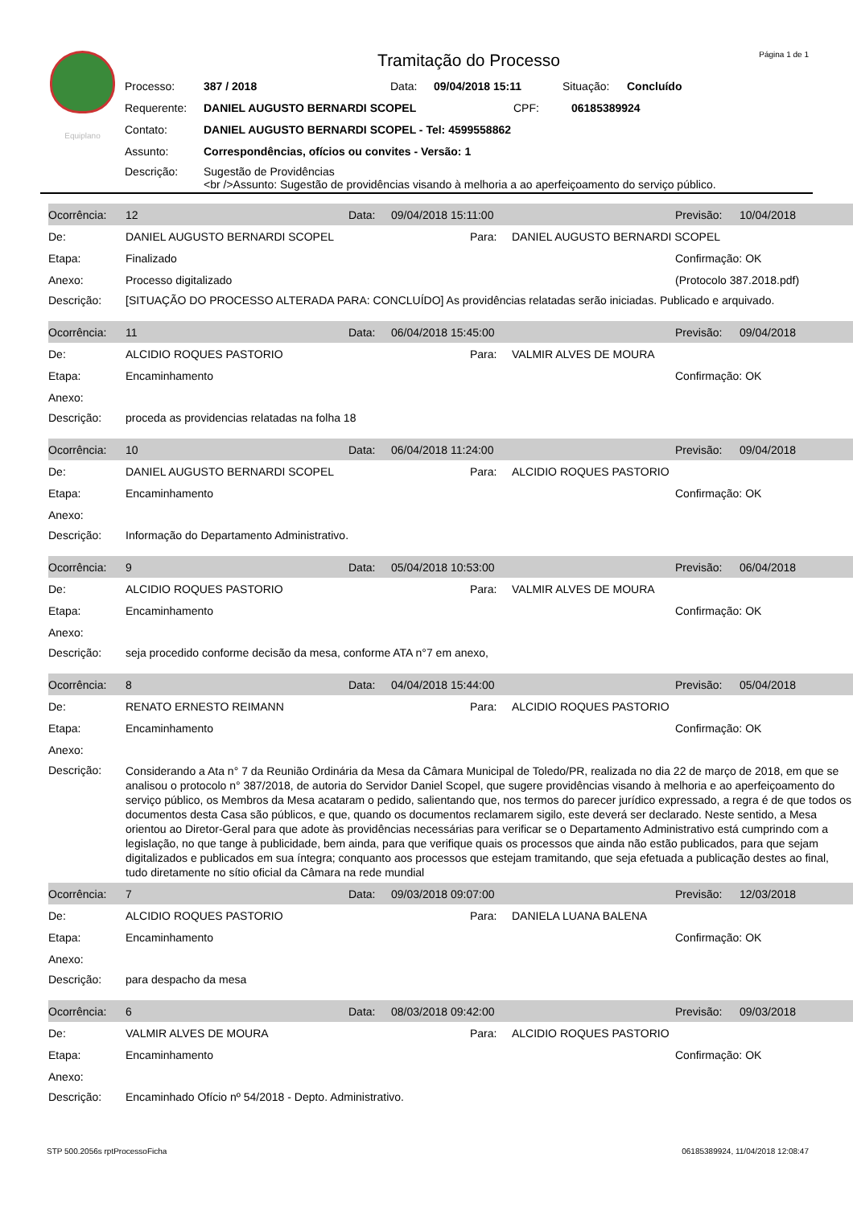Página 1 de 1
Equiplano
Tramitação do Processo
Processo: 387 / 2018 Data: 09/04/2018 15:11 Situação: Concluído
Requerente: DANIEL AUGUSTO BERNARDI SCOPEL CPF: 06185389924
Contato: DANIEL AUGUSTO BERNARDI SCOPEL - Tel: 4599558862
Assunto: Correspondências, ofícios ou convites - Versão: 1
Descrição: Sugestão de Providências
<br />Assunto: Sugestão de providências visando à melhoria a ao aperfeiçoamento do serviço público.
| Ocorrência: | 12 | Data: | 09/04/2018 15:11:00 | | | Previsão: | 10/04/2018 |
| De: | DANIEL AUGUSTO BERNARDI SCOPEL | | | Para: | DANIEL AUGUSTO BERNARDI SCOPEL | | |
| Etapa: | Finalizado | | | | | Confirmação: OK | |
| Anexo: | Processo digitalizado | | | | | (Protocolo 387.2018.pdf) | |
| Descrição: | [SITUAÇÃO DO PROCESSO ALTERADA PARA: CONCLUÍDO] As providências relatadas serão iniciadas. Publicado e arquivado. | | | | | | |
| Ocorrência: | 11 | Data: | 06/04/2018 15:45:00 | | | Previsão: | 09/04/2018 |
| De: | ALCIDIO ROQUES PASTORIO | | | Para: | VALMIR ALVES DE MOURA | | |
| Etapa: | Encaminhamento | | | | | Confirmação: OK | |
| Anexo: | | | | | | | |
| Descrição: | proceda as providencias relatadas na folha 18 | | | | | | |
| Ocorrência: | 10 | Data: | 06/04/2018 11:24:00 | | | Previsão: | 09/04/2018 |
| De: | DANIEL AUGUSTO BERNARDI SCOPEL | | | Para: | ALCIDIO ROQUES PASTORIO | | |
| Etapa: | Encaminhamento | | | | | Confirmação: OK | |
| Anexo: | | | | | | | |
| Descrição: | Informação do Departamento Administrativo. | | | | | | |
| Ocorrência: | 9 | Data: | 05/04/2018 10:53:00 | | | Previsão: | 06/04/2018 |
| De: | ALCIDIO ROQUES PASTORIO | | | Para: | VALMIR ALVES DE MOURA | | |
| Etapa: | Encaminhamento | | | | | Confirmação: OK | |
| Anexo: | | | | | | | |
| Descrição: | seja procedido conforme decisão da mesa, conforme ATA n°7 em anexo, | | | | | | |
| Ocorrência: | 8 | Data: | 04/04/2018 15:44:00 | | | Previsão: | 05/04/2018 |
| De: | RENATO ERNESTO REIMANN | | | Para: | ALCIDIO ROQUES PASTORIO | | |
| Etapa: | Encaminhamento | | | | | Confirmação: OK | |
| Anexo: | | | | | | | |
| Descrição: | Considerando a Ata n° 7 da Reunião Ordinária da Mesa da Câmara Municipal de Toledo/PR, realizada no dia 22 de março de 2018, em que se analisou o protocolo n° 387/2018, de autoria do Servidor Daniel Scopel, que sugere providências visando à melhoria e ao aperfeiçoamento do serviço público, os Membros da Mesa acataram o pedido, salientando que, nos termos do parecer jurídico expressado, a regra é de que todos os documentos desta Casa são públicos, e que, quando os documentos reclamarem sigilo, este deverá ser declarado. Neste sentido, a Mesa orientou ao Diretor-Geral para que adote às providências necessárias para verificar se o Departamento Administrativo está cumprindo com a legislação, no que tange à publicidade, bem ainda, para que verifique quais os processos que ainda não estão publicados, para que sejam digitalizados e publicados em sua íntegra; conquanto aos processos que estejam tramitando, que seja efetuada a publicação destes ao final, tudo diretamente no sítio oficial da Câmara na rede mundial | | | | | | |
| Ocorrência: | 7 | Data: | 09/03/2018 09:07:00 | | | Previsão: | 12/03/2018 |
| De: | ALCIDIO ROQUES PASTORIO | | | Para: | DANIELA LUANA BALENA | | |
| Etapa: | Encaminhamento | | | | | Confirmação: OK | |
| Anexo: | | | | | | | |
| Descrição: | para despacho da mesa | | | | | | |
| Ocorrência: | 6 | Data: | 08/03/2018 09:42:00 | | | Previsão: | 09/03/2018 |
| De: | VALMIR ALVES DE MOURA | | | Para: | ALCIDIO ROQUES PASTORIO | | |
| Etapa: | Encaminhamento | | | | | Confirmação: OK | |
| Anexo: | | | | | | | |
| Descrição: | Encaminhado Ofício nº 54/2018 - Depto. Administrativo. | | | | | | |
STP 500.2056s rptProcessoFicha 06185389924, 11/04/2018 12:08:47